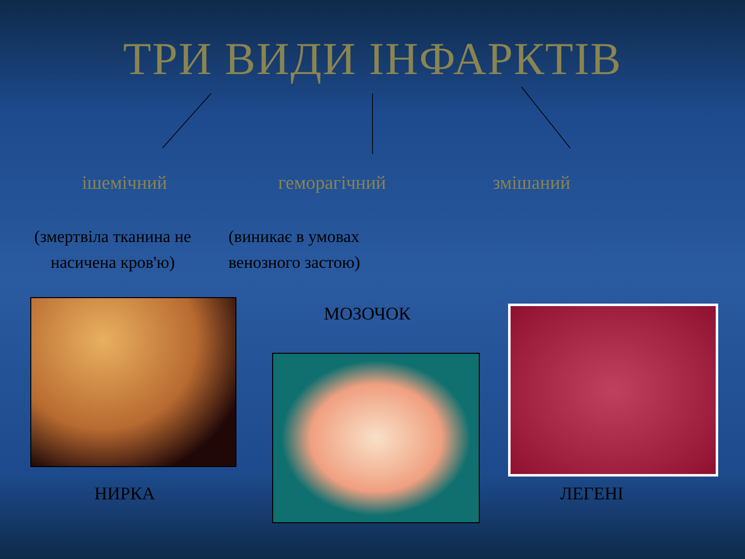ТРИ ВИДИ ІНФАРКТІВ
ішемічний геморагічний змішаний
(змертвіла тканина не насичена кров'ю)
(виникає в умовах венозного застою)
МОЗОЧОК
НИРКА ЛЕГЕНІ